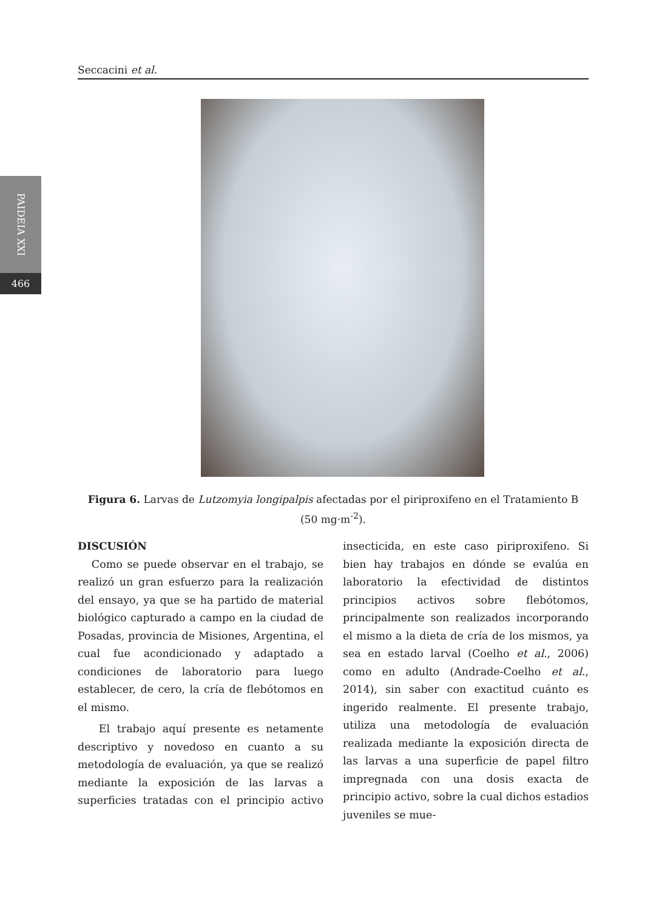Seccacini et al.
PAIDEIA XXI
466
Figura 6. Larvas de Lutzomyia longipalpis afectadas por el piriproxifeno en el Tratamiento B (50 mg·m<sup>-2</sup>).
DISCUSIÓN
Como se puede observar en el trabajo, se realizó un gran esfuerzo para la realización del ensayo, ya que se ha partido de material biológico capturado a campo en la ciudad de Posadas, provincia de Misiones, Argentina, el cual fue acondicionado y adaptado a condiciones de laboratorio para luego establecer, de cero, la cría de flebótomos en el mismo.
El trabajo aquí presente es netamente descriptivo y novedoso en cuanto a su metodología de evaluación, ya que se realizó mediante la exposición de las larvas a superficies tratadas con el principio activo insecticida, en este caso piriproxifeno. Si bien hay trabajos en dónde se evalúa en laboratorio la efectividad de distintos principios activos sobre flebótomos, principalmente son realizados incorporando el mismo a la dieta de cría de los mismos, ya sea en estado larval (Coelho et al., 2006) como en adulto (Andrade-Coelho et al., 2014), sin saber con exactitud cuánto es ingerido realmente. El presente trabajo, utiliza una metodología de evaluación realizada mediante la exposición directa de las larvas a una superficie de papel filtro impregnada con una dosis exacta de principio activo, sobre la cual dichos estadios juveniles se mue-